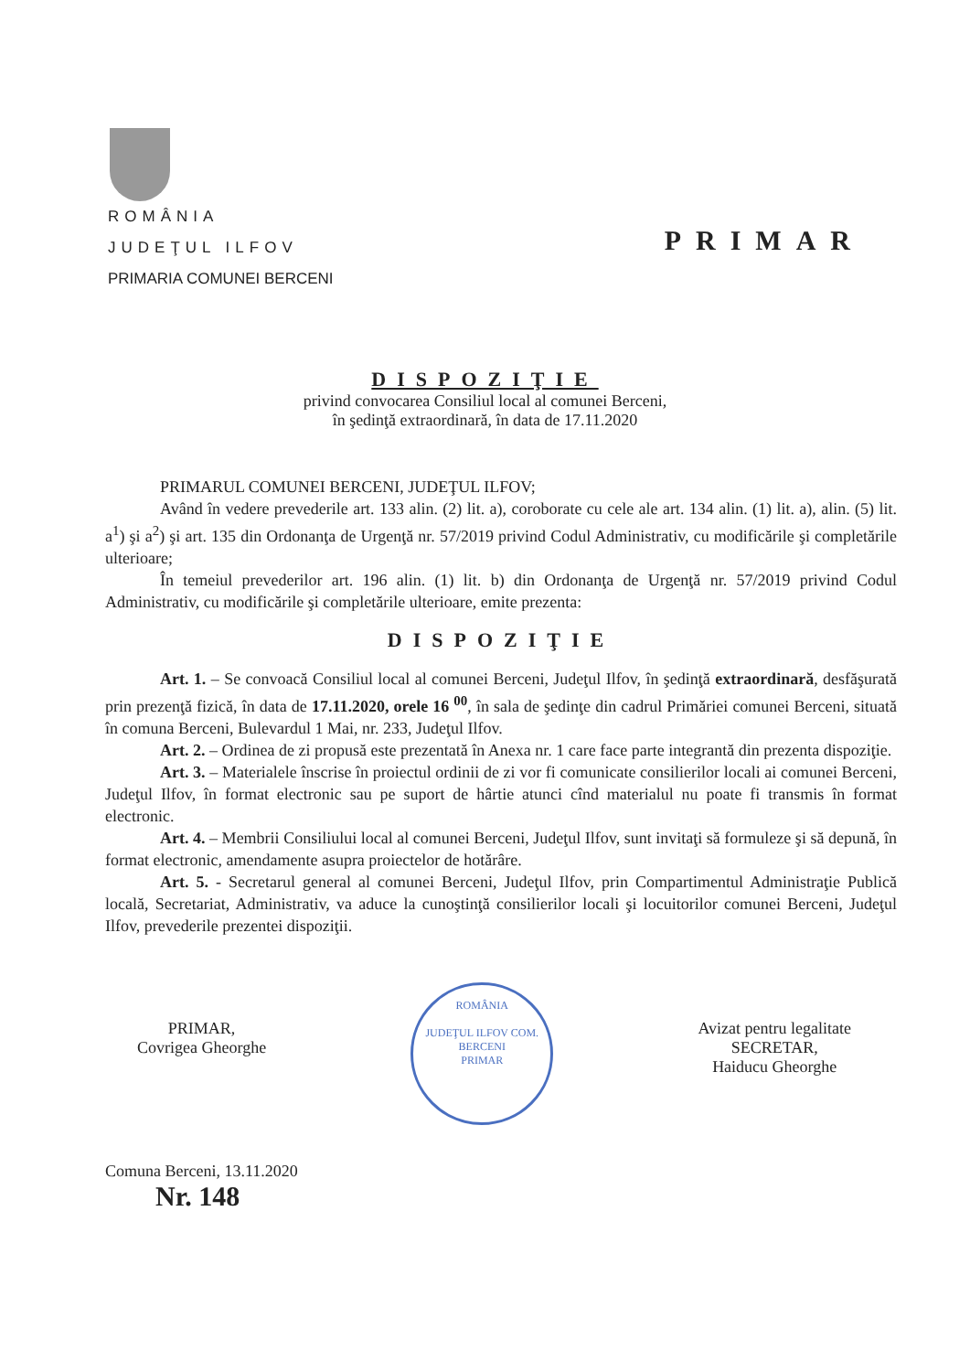ROMÂNIA
JUDEŢUL ILFOV
PRIMARIA COMUNEI BERCENI
PRIMAR
DISPOZIŢIE
privind convocarea Consiliul local al comunei Berceni,
în şedinţă extraordinară, în data de 17.11.2020
PRIMARUL COMUNEI BERCENI, JUDEŢUL ILFOV;
Având în vedere prevederile art. 133 alin. (2) lit. a), coroborate cu cele ale art. 134 alin. (1) lit. a), alin. (5) lit. a<sup>1</sup>) şi a<sup>2</sup>) şi art. 135 din Ordonanţa de Urgenţă nr. 57/2019 privind Codul Administrativ, cu modificările şi completările ulterioare;
În temeiul prevederilor art. 196 alin. (1) lit. b) din Ordonanţa de Urgenţă nr. 57/2019 privind Codul Administrativ, cu modificările şi completările ulterioare, emite prezenta:
DISPOZIŢIE
Art. 1. – Se convoacă Consiliul local al comunei Berceni, Judeţul Ilfov, în şedinţă extraordinară, desfăşurată prin prezenţă fizică, în data de 17.11.2020, orele 16 <sup>00</sup>, în sala de şedinţe din cadrul Primăriei comunei Berceni, situată în comuna Berceni, Bulevardul 1 Mai, nr. 233, Judeţul Ilfov.
Art. 2. – Ordinea de zi propusă este prezentată în Anexa nr. 1 care face parte integrantă din prezenta dispoziţie.
Art. 3. – Materialele înscrise în proiectul ordinii de zi vor fi comunicate consilierilor locali ai comunei Berceni, Judeţul Ilfov, în format electronic sau pe suport de hârtie atunci cînd materialul nu poate fi transmis în format electronic.
Art. 4. – Membrii Consiliului local al comunei Berceni, Judeţul Ilfov, sunt invitaţi să formuleze şi să depună, în format electronic, amendamente asupra proiectelor de hotărâre.
Art. 5. - Secretarul general al comunei Berceni, Judeţul Ilfov, prin Compartimentul Administraţie Publică locală, Secretariat, Administrativ, va aduce la cunoştinţă consilierilor locali şi locuitorilor comunei Berceni, Judeţul Ilfov, prevederile prezentei dispoziţii.
PRIMAR,
Covrigea Gheorghe
ROMÂNIA
JUDEŢUL ILFOV COM. BERCENI
PRIMAR
Avizat pentru legalitate
SECRETAR,
Haiducu Gheorghe
Comuna Berceni, 13.11.2020
Nr. 148